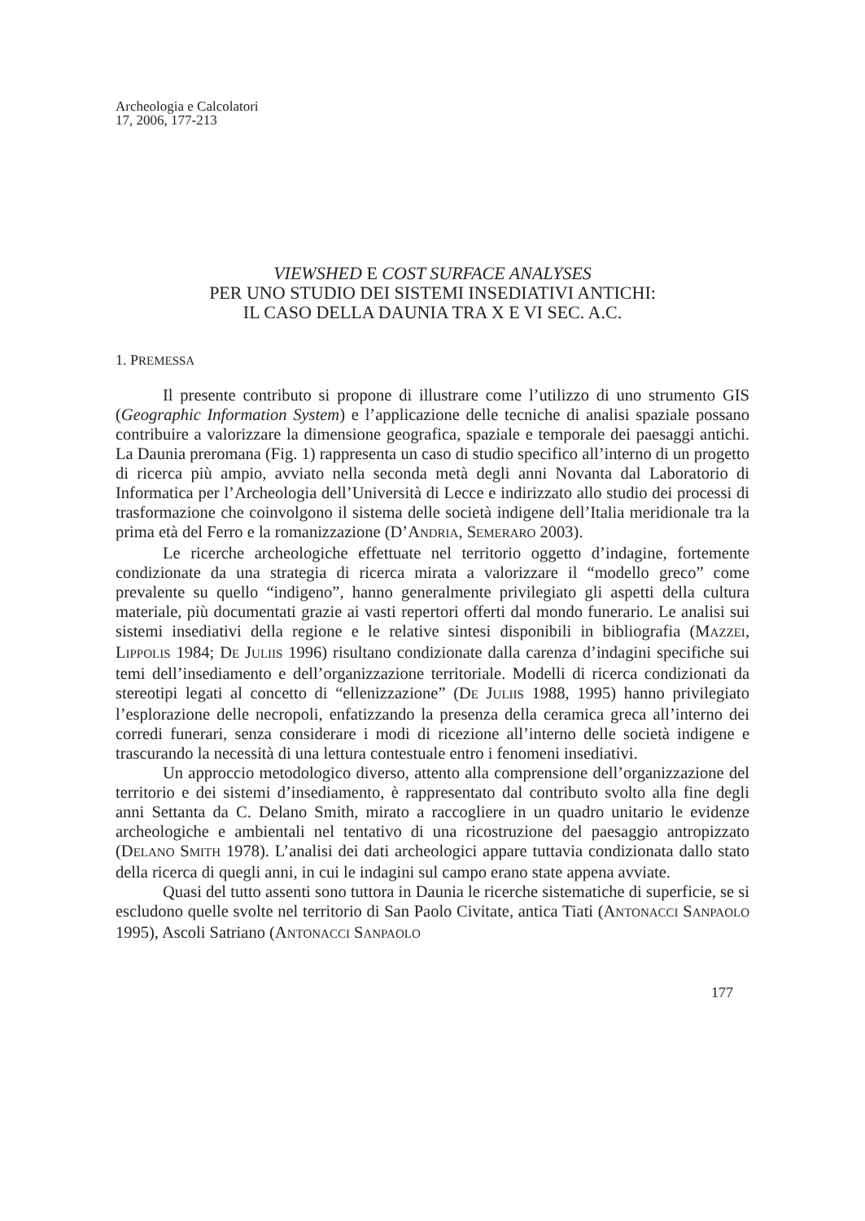Archeologia e Calcolatori
17, 2006, 177-213
VIEWSHED E COST SURFACE ANALYSES
PER UNO STUDIO DEI SISTEMI INSEDIATIVI ANTICHI:
IL CASO DELLA DAUNIA TRA X E VI SEC. A.C.
1. PREMESSA
Il presente contributo si propone di illustrare come l’utilizzo di uno strumento GIS (Geographic Information System) e l’applicazione delle tecniche di analisi spaziale possano contribuire a valorizzare la dimensione geografica, spaziale e temporale dei paesaggi antichi. La Daunia preromana (Fig. 1) rappresenta un caso di studio specifico all’interno di un progetto di ricerca più ampio, avviato nella seconda metà degli anni Novanta dal Laboratorio di Informatica per l’Archeologia dell’Università di Lecce e indirizzato allo studio dei processi di trasformazione che coinvolgono il sistema delle società indigene dell’Italia meridionale tra la prima età del Ferro e la romanizzazione (D’ANDRIA, SEMERARO 2003).
Le ricerche archeologiche effettuate nel territorio oggetto d’indagine, fortemente condizionate da una strategia di ricerca mirata a valorizzare il “modello greco” come prevalente su quello “indigeno”, hanno generalmente privilegiato gli aspetti della cultura materiale, più documentati grazie ai vasti repertori offerti dal mondo funerario. Le analisi sui sistemi insediativi della regione e le relative sintesi disponibili in bibliografia (MAZZEI, LIPPOLIS 1984; DE JULIIS 1996) risultano condizionate dalla carenza d’indagini specifiche sui temi dell’insediamento e dell’organizzazione territoriale. Modelli di ricerca condizionati da stereotipi legati al concetto di “ellenizzazione” (DE JULIIS 1988, 1995) hanno privilegiato l’esplorazione delle necropoli, enfatizzando la presenza della ceramica greca all’interno dei corredi funerari, senza considerare i modi di ricezione all’interno delle società indigene e trascurando la necessità di una lettura contestuale entro i fenomeni insediativi.
Un approccio metodologico diverso, attento alla comprensione dell’organizzazione del territorio e dei sistemi d’insediamento, è rappresentato dal contributo svolto alla fine degli anni Settanta da C. Delano Smith, mirato a raccogliere in un quadro unitario le evidenze archeologiche e ambientali nel tentativo di una ricostruzione del paesaggio antropizzato (DELANO SMITH 1978). L’analisi dei dati archeologici appare tuttavia condizionata dallo stato della ricerca di quegli anni, in cui le indagini sul campo erano state appena avviate.
Quasi del tutto assenti sono tuttora in Daunia le ricerche sistematiche di superficie, se si escludono quelle svolte nel territorio di San Paolo Civitate, antica Tiati (ANTONACCI SANPAOLO 1995), Ascoli Satriano (ANTONACCI SANPAOLO
177